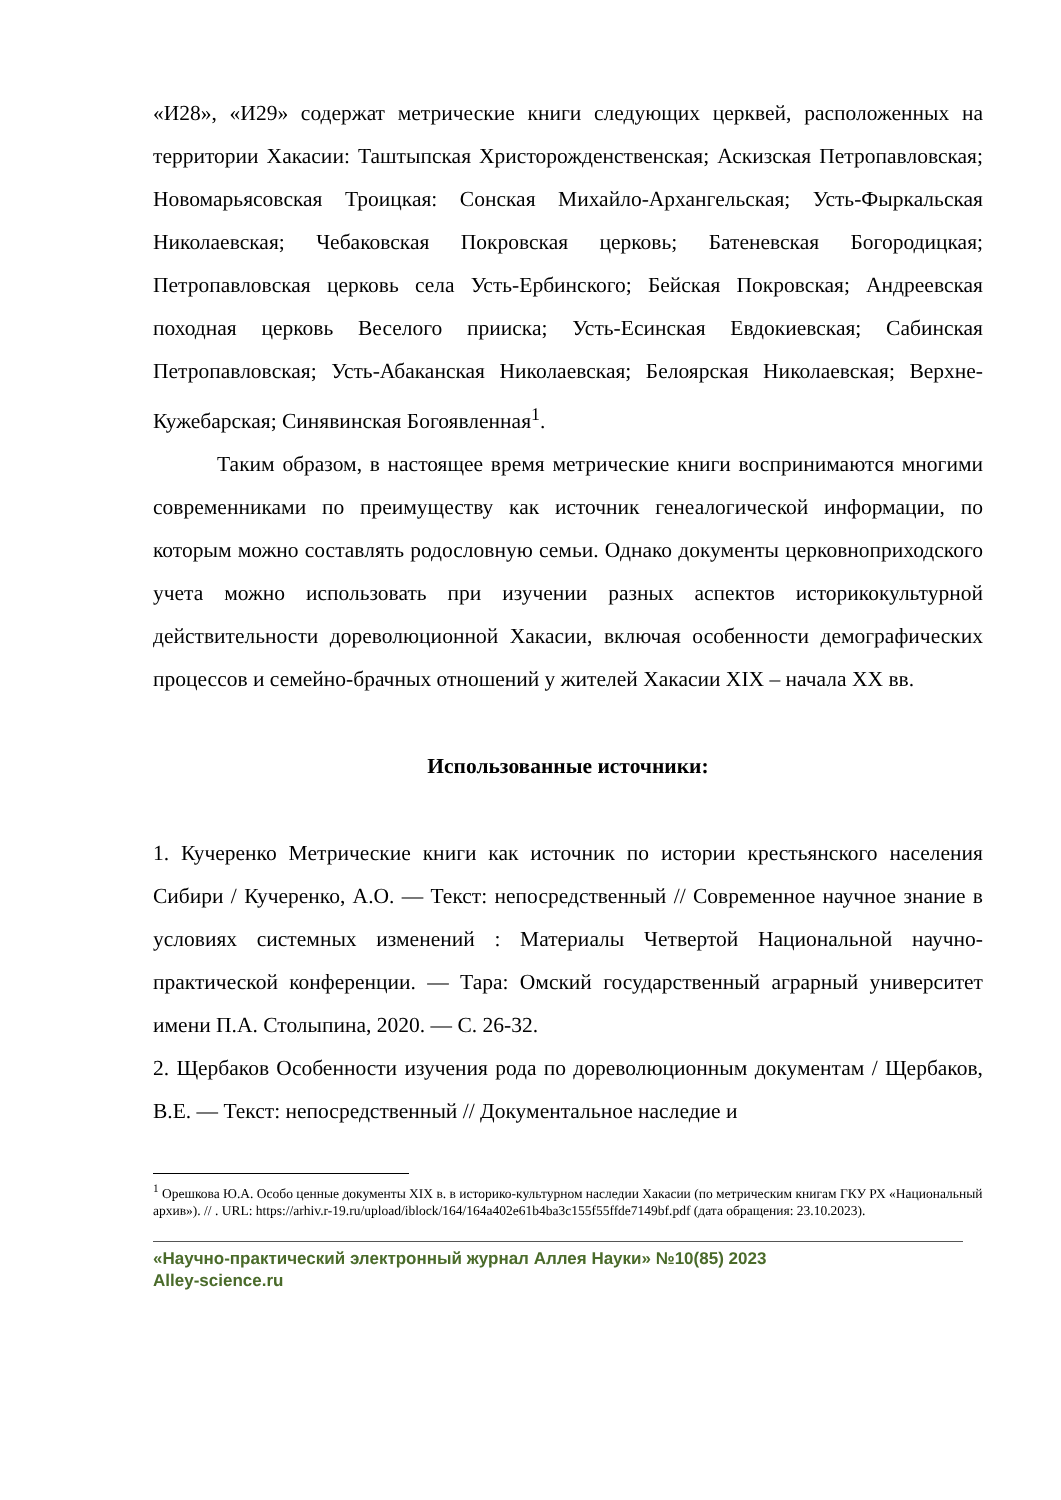«И28», «И29» содержат метрические книги следующих церквей, расположенных на территории Хакасии: Таштыпская Христорожденственская; Аскизская Петропавловская; Новомарьясовская Троицкая: Сонская Михайло-Архангельская; Усть-Фыркальская Николаевская; Чебаковская Покровская церковь; Батеневская Богородицкая; Петропавловская церковь села Усть-Ербинского; Бейская Покровская; Андреевская походная церковь Веселого прииска; Усть-Есинская Евдокиевская; Сабинская Петропавловская; Усть-Абаканская Николаевская; Белоярская Николаевская; Верхне-Кужебарская; Синявинская Богоявленная<sup>1</sup>.
Таким образом, в настоящее время метрические книги воспринимаются многими современниками по преимуществу как источник генеалогической информации, по которым можно составлять родословную семьи. Однако документы церковноприходского учета можно использовать при изучении разных аспектов историкокультурной действительности дореволюционной Хакасии, включая особенности демографических процессов и семейно-брачных отношений у жителей Хакасии XIX – начала XX вв.
Использованные источники:
1. Кучеренко Метрические книги как источник по истории крестьянского населения Сибири / Кучеренко, А.О. — Текст: непосредственный // Современное научное знание в условиях системных изменений : Материалы Четвертой Национальной научно-практической конференции. — Тара: Омский государственный аграрный университет имени П.А. Столыпина, 2020. — С. 26-32.
2. Щербаков Особенности изучения рода по дореволюционным документам / Щербаков, В.Е. — Текст: непосредственный // Документальное наследие и
<sup>1</sup> Орешкова Ю.А. Особо ценные документы XIX в. в историко-культурном наследии Хакасии (по метрическим книгам ГКУ РХ «Национальный архив»). // . URL: https://arhiv.r-19.ru/upload/iblock/164/164a402e61b4ba3c155f55ffde7149bf.pdf (дата обращения: 23.10.2023).
«Научно-практический электронный журнал Аллея Науки» №10(85) 2023
Alley-science.ru